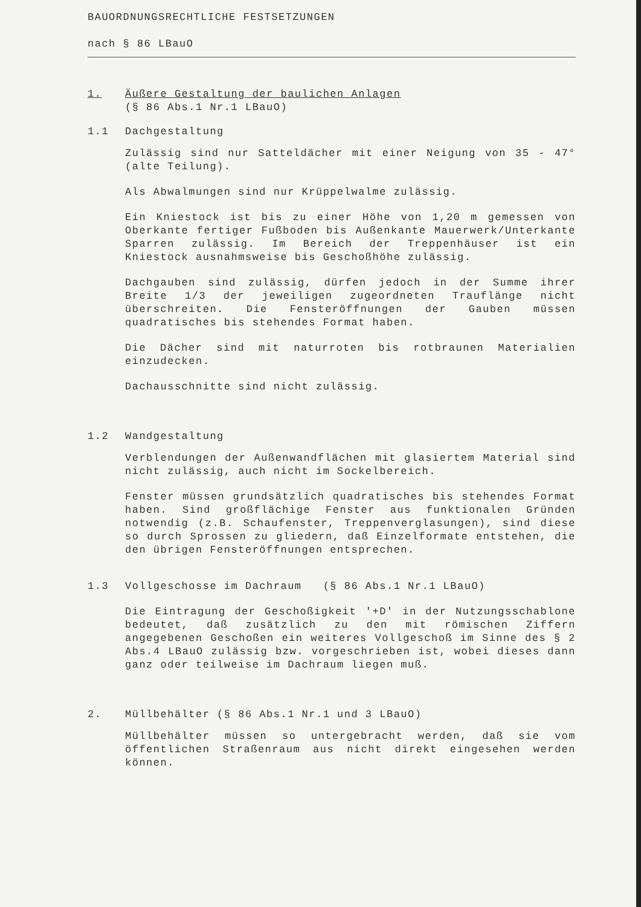BAUORDNUNGSRECHTLICHE FESTSETZUNGEN
nach § 86 LBauO
1. Äußere Gestaltung der baulichen Anlagen
(§ 86 Abs.1 Nr.1 LBauO)
1.1 Dachgestaltung
Zulässig sind nur Satteldächer mit einer Neigung von 35 - 47° (alte Teilung).
Als Abwalmungen sind nur Krüppelwalme zulässig.
Ein Kniestock ist bis zu einer Höhe von 1,20 m gemessen von Oberkante fertiger Fußboden bis Außenkante Mauerwerk/Unterkante Sparren zulässig. Im Bereich der Treppenhäuser ist ein Kniestock ausnahmsweise bis Geschoßhöhe zulässig.
Dachgauben sind zulässig, dürfen jedoch in der Summe ihrer Breite 1/3 der jeweiligen zugeordneten Trauflänge nicht überschreiten. Die Fensteröffnungen der Gauben müssen quadratisches bis stehendes Format haben.
Die Dächer sind mit naturroten bis rotbraunen Materialien einzudecken.
Dachausschnitte sind nicht zulässig.
1.2 Wandgestaltung
Verblendungen der Außenwandflächen mit glasiertem Material sind nicht zulässig, auch nicht im Sockelbereich.
Fenster müssen grundsätzlich quadratisches bis stehendes Format haben. Sind großflächige Fenster aus funktionalen Gründen notwendig (z.B. Schaufenster, Treppenverglasungen), sind diese so durch Sprossen zu gliedern, daß Einzelformate entstehen, die den übrigen Fensteröffnungen entsprechen.
1.3 Vollgeschosse im Dachraum (§ 86 Abs.1 Nr.1 LBauO)
Die Eintragung der Geschoßigkeit '+D' in der Nutzungsschablone bedeutet, daß zusätzlich zu den mit römischen Ziffern angegebenen Geschoßen ein weiteres Vollgeschoß im Sinne des § 2 Abs.4 LBauO zulässig bzw. vorgeschrieben ist, wobei dieses dann ganz oder teilweise im Dachraum liegen muß.
2. Müllbehälter (§ 86 Abs.1 Nr.1 und 3 LBauO)
Müllbehälter müssen so untergebracht werden, daß sie vom öffentlichen Straßenraum aus nicht direkt eingesehen werden können.